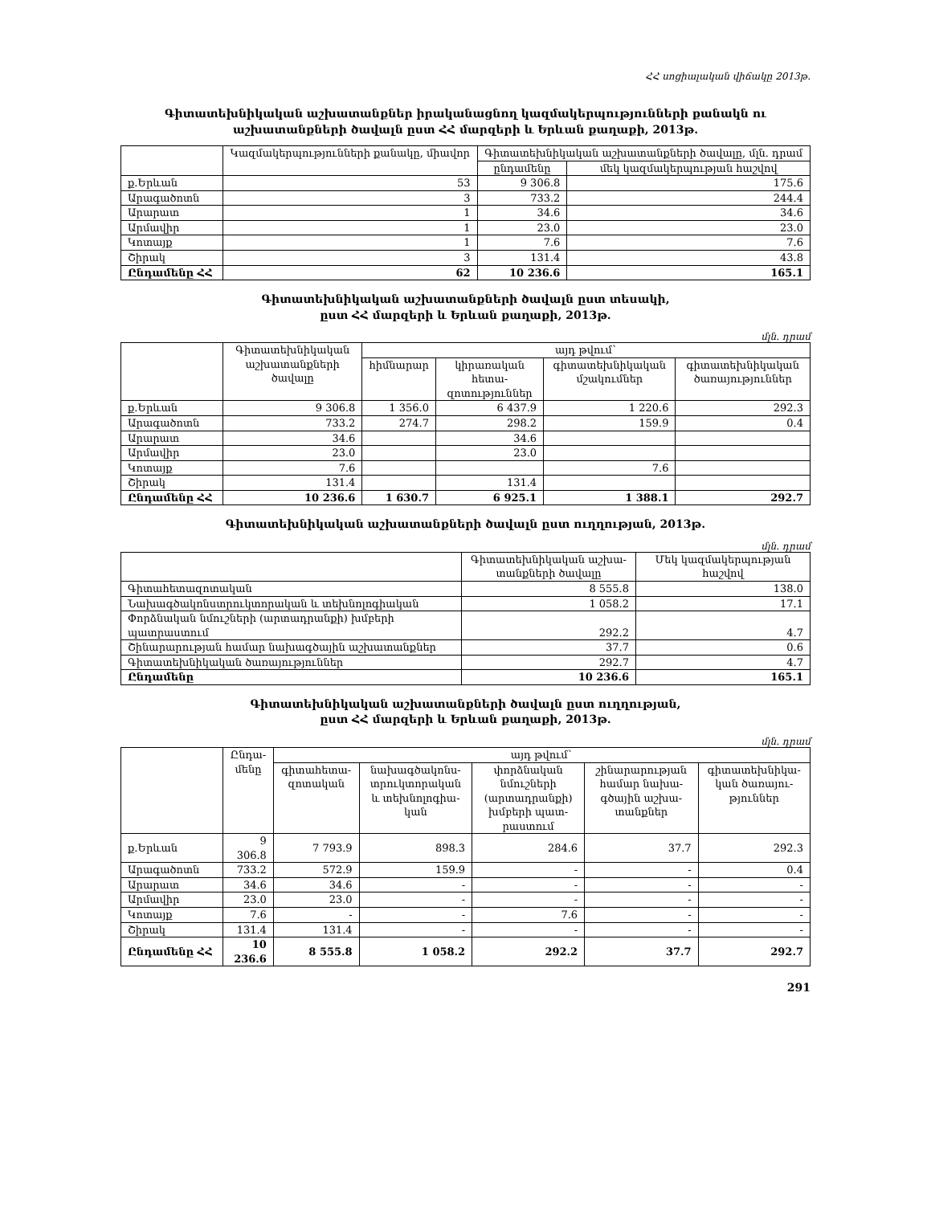ՀՀ սոցիալական վիճակը 2013թ.
Գիտատեխնիկական աշխատանքներ իրականացնող կազմակերպությունների քանակն ու
աշխատանքների ծավալն ըստ ՀՀ մարզերի և Երևան քաղաքի, 2013թ.
| | Կազմակերպությունների քանակը, միավոր | Գիտատեխնիկական աշխատանքների ծավալը, մլն. դրամ | |
| --- | --- | --- | --- |
| | | ընդամենը | մեկ կազմակերպության հաշվով |
| ք.Երևան | 53 | 9 306.8 | 175.6 |
| Արագածոտն | 3 | 733.2 | 244.4 |
| Արարատ | 1 | 34.6 | 34.6 |
| Արմավիր | 1 | 23.0 | 23.0 |
| Կոտայք | 1 | 7.6 | 7.6 |
| Շիրակ | 3 | 131.4 | 43.8 |
| Ընդամենը ՀՀ | 62 | 10 236.6 | 165.1 |
Գիտատեխնիկական աշխատանքների ծավալն ըստ տեսակի,
ըստ ՀՀ մարզերի և Երևան քաղաքի, 2013թ.
մլն. դրամ
| | Գիտատեխնիկական աշխատանքների ծավալը | այդ թվում` | | | |
| --- | --- | --- | --- | --- | --- |
| | | հիմնարար | կիրառական հետա-զոտություններ | գիտատեխնիկական մշակումներ | գիտատեխնիկական ծառայություններ |
| ք.Երևան | 9 306.8 | 1 356.0 | 6 437.9 | 1 220.6 | 292.3 |
| Արագածոտն | 733.2 | 274.7 | 298.2 | 159.9 | 0.4 |
| Արարատ | 34.6 | | 34.6 | | |
| Արմավիր | 23.0 | | 23.0 | | |
| Կոտայք | 7.6 | | | 7.6 | |
| Շիրակ | 131.4 | | 131.4 | | |
| Ընդամենը ՀՀ | 10 236.6 | 1 630.7 | 6 925.1 | 1 388.1 | 292.7 |
Գիտատեխնիկական աշխատանքների ծավալն ըստ ուղղության, 2013թ.
մլն. դրամ
| | Գիտատեխնիկական աշխա-տանքների ծավալը | Մեկ կազմակերպության հաշվով |
| --- | --- | --- |
| Գիտահետազոտական | 8 555.8 | 138.0 |
| Նախագծակոնստրուկտորական և տեխնոլոգիական | 1 058.2 | 17.1 |
| Փորձնական նմուշների (արտադրանքի) խմբերի պատրաստում | 292.2 | 4.7 |
| Շինարարության համար նախագծային աշխատանքներ | 37.7 | 0.6 |
| Գիտատեխնիկական ծառայություններ | 292.7 | 4.7 |
| Ընդամենը | 10 236.6 | 165.1 |
Գիտատեխնիկական աշխատանքների ծավալն ըստ ուղղության,
ըստ ՀՀ մարզերի և Երևան քաղաքի, 2013թ.
մլն. դրամ
| | Ընդա-մենը | այդ թվում` | | | | |
| --- | --- | --- | --- | --- | --- | --- |
| | | գիտահետա-զոտական | նախագծակոնս-տրուկտորական և տեխնոլոգիա-կան | փորձնական նմուշների (արտադրանքի) խմբերի պատ-րաստում | շինարարության համար նախա-գծային աշխա-տանքներ | գիտատեխնիկա-կան ծառայու-թյուններ |
| ք.Երևան | 9 306.8 | 7 793.9 | 898.3 | 284.6 | 37.7 | 292.3 |
| Արագածոտն | 733.2 | 572.9 | 159.9 | - | - | 0.4 |
| Արարատ | 34.6 | 34.6 | - | - | - | - |
| Արմավիր | 23.0 | 23.0 | - | - | - | - |
| Կոտայք | 7.6 | - | - | 7.6 | - | - |
| Շիրակ | 131.4 | 131.4 | - | - | - | - |
| Ընդամենը ՀՀ | 10 236.6 | 8 555.8 | 1 058.2 | 292.2 | 37.7 | 292.7 |
291